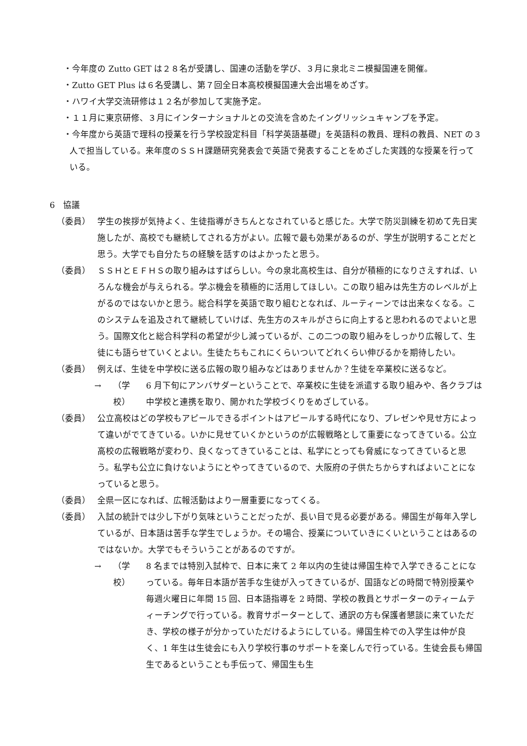・今年度の Zutto GET は２８名が受講し、国連の活動を学び、３月に泉北ミニ模擬国連を開催。
・Zutto GET Plus は６名受講し、第７回全日本高校模擬国連大会出場をめざす。
・ハワイ大学交流研修は１２名が参加して実施予定。
・１１月に東京研修、３月にインターナショナルとの交流を含めたイングリッシュキャンプを予定。
・今年度から英語で理科の授業を行う学校設定科目「科学英語基礎」を英語科の教員、理科の教員、NET の３人で担当している。来年度のＳＳＨ課題研究発表会で英語で発表することをめざした実践的な授業を行っている。
6　協議
（委員） 学生の挨拶が気持よく、生徒指導がきちんとなされていると感じた。大学で防災訓練を初めて先日実施したが、高校でも継続してされる方がよい。広報で最も効果があるのが、学生が説明することだと思う。大学でも自分たちの経験を話すのはよかったと思う。
（委員） ＳＳＨとＥＦＨＳの取り組みはすばらしい。今の泉北高校生は、自分が積極的になりさえすれば、いろんな機会が与えられる。学ぶ機会を積極的に活用してほしい。この取り組みは先生方のレベルが上がるのではないかと思う。総合科学を英語で取り組むとなれば、ルーティーンでは出来なくなる。このシステムを追及されて継続していけば、先生方のスキルがさらに向上すると思われるのでよいと思う。国際文化と総合科学科の希望が少し減っているが、この二つの取り組みをしっかり広報して、生徒にも語らせていくとよい。生徒たちもこれにくらいついてどれくらい伸びるかを期待したい。
（委員） 例えば、生徒を中学校に送る広報の取り組みなどはありませんか？生徒を卒業校に送るなど。
→ （学校） 6 月下旬にアンバサダーということで、卒業校に生徒を派遣する取り組みや、各クラブは中学校と連携を取り、開かれた学校づくりをめざしている。
（委員） 公立高校はどの学校もアピールできるポイントはアピールする時代になり、プレゼンや見せ方によって違いがでてきている。いかに見せていくかというのが広報戦略として重要になってきている。公立高校の広報戦略が変わり、良くなってきていることは、私学にとっても脅威になってきていると思う。私学も公立に負けないようにとやってきているので、大阪府の子供たちからすればよいことになっていると思う。
（委員） 全県一区になれば、広報活動はより一層重要になってくる。
（委員） 入試の統計では少し下がり気味ということだったが、長い目で見る必要がある。帰国生が毎年入学しているが、日本語は苦手な学生でしょうか。その場合、授業についていきにくいということはあるのではないか。大学でもそういうことがあるのですが。
→ （学校） 8 名までは特別入試枠で、日本に来て 2 年以内の生徒は帰国生枠で入学できることになっている。毎年日本語が苦手な生徒が入ってきているが、国語などの時間で特別授業や毎週火曜日に年間 15 回、日本語指導を 2 時間、学校の教員とサポーターのティームティーチングで行っている。教育サポーターとして、通訳の方も保護者懇談に来ていただき、学校の様子が分かっていただけるようにしている。帰国生枠での入学生は仲が良く、1 年生は生徒会にも入り学校行事のサポートを楽しんで行っている。生徒会長も帰国生であるということも手伝って、帰国生も生